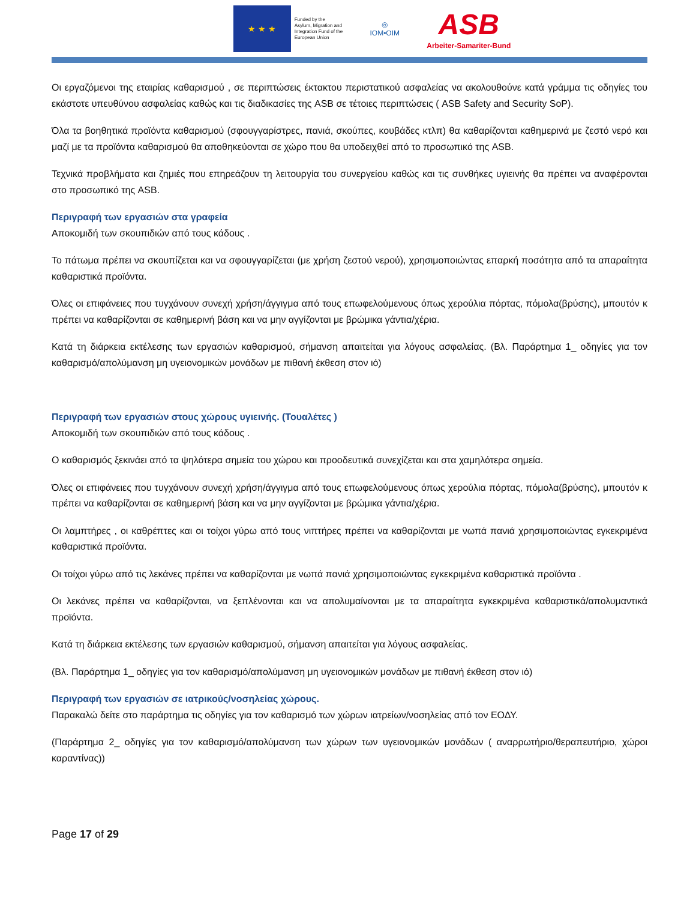★ ★ ★
Funded by the
Asylum, Migration and
Integration Fund of the
European Union
◎
IOM•OIM
ASB
Arbeiter-Samariter-Bund
Οι εργαζόμενοι της εταιρίας καθαρισμού , σε περιπτώσεις έκτακτου περιστατικού ασφαλείας να ακολουθούνε κατά γράμμα τις οδηγίες του εκάστοτε υπευθύνου ασφαλείας καθώς και τις διαδικασίες της ASB σε τέτοιες περιπτώσεις ( ASB Safety and Security SoP).
Όλα τα βοηθητικά προϊόντα καθαρισμού (σφουγγαρίστρες, πανιά, σκούπες, κουβάδες κτλπ) θα καθαρίζονται καθημερινά με ζεστό νερό και μαζί με τα προϊόντα καθαρισμού θα αποθηκεύονται σε χώρο που θα υποδειχθεί από το προσωπικό της ASB.
Τεχνικά προβλήματα και ζημιές που επηρεάζουν τη λειτουργία του συνεργείου καθώς και τις συνθήκες υγιεινής θα πρέπει να αναφέρονται στο προσωπικό της ASB.
Περιγραφή των εργασιών στα γραφεία
Αποκομιδή των σκουπιδιών από τους κάδους .
Το πάτωμα πρέπει να σκουπίζεται και να σφουγγαρίζεται (με χρήση ζεστού νερού), χρησιμοποιώντας επαρκή ποσότητα από τα απαραίτητα καθαριστικά προϊόντα.
Όλες οι επιφάνειες που τυγχάνουν συνεχή χρήση/άγγιγμα από τους επωφελούμενους όπως χερούλια πόρτας, πόμολα(βρύσης), μπουτόν κ πρέπει να καθαρίζονται σε καθημερινή βάση και να μην αγγίζονται με βρώμικα γάντια/χέρια.
Κατά τη διάρκεια εκτέλεσης των εργασιών καθαρισμού, σήμανση απαιτείται για λόγους ασφαλείας. (Βλ. Παράρτημα 1_ οδηγίες για τον καθαρισμό/απολύμανση μη υγειονομικών μονάδων με πιθανή έκθεση στον ιό)
Περιγραφή των εργασιών στους χώρους υγιεινής. (Τουαλέτες )
Αποκομιδή των σκουπιδιών από τους κάδους .
Ο καθαρισμός ξεκινάει από τα ψηλότερα σημεία του χώρου και προοδευτικά συνεχίζεται και στα χαμηλότερα σημεία.
Όλες οι επιφάνειες που τυγχάνουν συνεχή χρήση/άγγιγμα από τους επωφελούμενους όπως χερούλια πόρτας, πόμολα(βρύσης), μπουτόν κ πρέπει να καθαρίζονται σε καθημερινή βάση και να μην αγγίζονται με βρώμικα γάντια/χέρια.
Οι λαμπτήρες , οι καθρέπτες και οι τοίχοι γύρω από τους νιπτήρες πρέπει να καθαρίζονται με νωπά πανιά χρησιμοποιώντας εγκεκριμένα καθαριστικά προϊόντα.
Οι τοίχοι γύρω από τις λεκάνες πρέπει να καθαρίζονται με νωπά πανιά χρησιμοποιώντας εγκεκριμένα καθαριστικά προϊόντα .
Οι λεκάνες πρέπει να καθαρίζονται, να ξεπλένονται και να απολυμαίνονται με τα απαραίτητα εγκεκριμένα καθαριστικά/απολυμαντικά προϊόντα.
Κατά τη διάρκεια εκτέλεσης των εργασιών καθαρισμού, σήμανση απαιτείται για λόγους ασφαλείας.
(Βλ. Παράρτημα 1_ οδηγίες για τον καθαρισμό/απολύμανση μη υγειονομικών μονάδων με πιθανή έκθεση στον ιό)
Περιγραφή των εργασιών σε ιατρικούς/νοσηλείας χώρους.
Παρακαλώ δείτε στο παράρτημα τις οδηγίες για τον καθαρισμό των χώρων ιατρείων/νοσηλείας από τον ΕΟΔΥ.
(Παράρτημα 2_ οδηγίες για τον καθαρισμό/απολύμανση των χώρων των υγειονομικών μονάδων ( αναρρωτήριο/θεραπευτήριο, χώροι καραντίνας))
Page 17 of 29